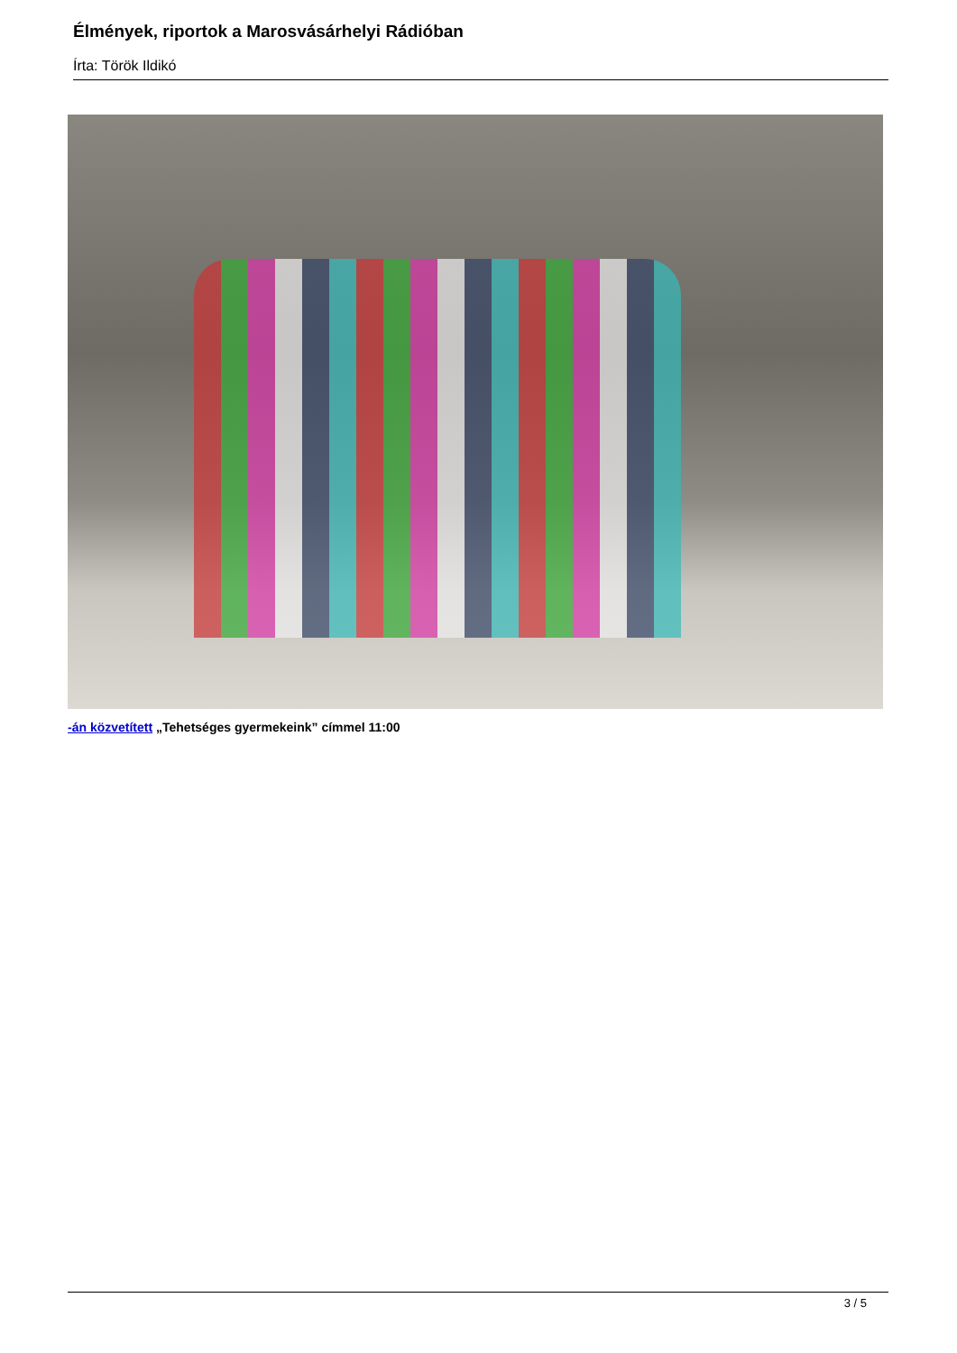Élmények, riportok a Marosvásárhelyi Rádióban
Írta: Török Ildikó
-án közvetített „Tehetséges gyermekeink” címmel 11:00
3 / 5